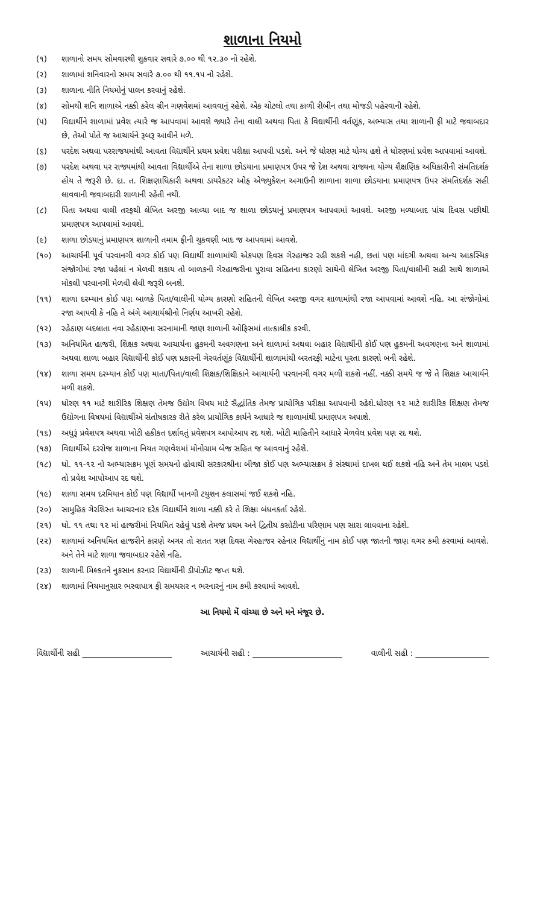શાળાના નિયમો
(૧) શાળાનો સમય સોમવારથી શુક્રવાર સવારે ૭.૦૦ થી ૧૨.૩૦ નો રહેશે.
(૨) શાળામાં શનિવારનો સમય સવારે ૭.૦૦ થી ૧૧.૧૫ નો રહેશે.
(૩) શાળાના નીતિ નિયમોનું પાલન કરવાનું રહેશે.
(૪) સોમથી શનિ શાળાએ નક્કી કરેલ ગ્રીન ગણવેશમાં આવવાનું રહેશે. એક ચોટલો તથા કાળી રીબીન તથા મોજડી પહેરવાની રહેશે.
(૫) વિદ્યાર્થીને શાળામાં પ્રવેશ ત્યારે જ આપવામાં આવશે જ્યારે તેના વાલી અથવા પિતા કે વિદ્યાર્થીની વર્તણૂંક, અભ્યાસ તથા શાળાની ફી માટે જવાબદાર છે, તેઓ પોતે જ આચાર્યને રૂબરૂ આવીને મળે.
(૬) પરદેશ અથવા પરરાજયમાંથી આવતા વિદ્યાર્થીને પ્રથમ પ્રવેશ પરીક્ષા આપવી પડશે. અને જે ધોરણ માટે યોગ્ય હશે તે ધોરણમાં પ્રવેશ આપવામાં આવશે.
(૭) પરદેશ અથવા પર રાજ્યમાંથી આવતા વિદ્યાર્થીએ તેના શાળા છોડયાના પ્રમાણપત્ર ઉપર જે દેશ અથવા રાજ્યના યોગ્ય શૈક્ષણિક અધિકારીની સંમતિદર્શક હોય તે જરૂરી છે. દા. ત. શિક્ષણાધિકારી અથવા ડાયરેકટર ઓફ એજ્યુકેશન અગાઉની શાળાના શાળા છોડયાના પ્રમાણપત્ર ઉપર સંમતિદર્શક સહી લાવવાની જવાબદારી શાળાની રહેતી નથી.
(૮) પિતા અથવા વાલી તરફથી લેખિત અરજી આવ્યા બાદ જ શાળા છોડયાનું પ્રમાણપત્ર આપવામાં આવશે. અરજી મળ્યાબાદ પાંચ દિવસ પછીથી પ્રમાણપત્ર આપવામાં આવશે.
(૯) શાળા છોડયાનું પ્રમાણપત્ર શાળાની તમામ ફીની ચુકવણી બાદ જ આપવામાં આવશે.
(૧૦) આચાર્યની પૂર્વ પરવાનગી વગર કોઈ પણ વિદ્યાર્થી શાળામાંથી એકપણ દિવસ ગેરહાજર રહી શકશે નહી, છતાં પણ માંદગી અથવા અન્ય આકસ્મિક સંજોગોમાં રજા પહેલાં ન મેળવી શકાય તો બાળકની ગેરહાજરીના પુરાવા સહિતના કારણો સાથેની લેખિત અરજી પિતા/વાલીની સહી સાથે શાળાએ મોકલી પરવાનગી મેળવી લેવી જરૂરી બનશે.
(૧૧) શાળા દરમ્યાન કોઈ પણ બાળકે પિતા/વાલીની યોગ્ય કારણો સહિતની લેખિત અરજી વગર શાળામાંથી રજા આપવામાં આવશે નહિ. આ સંજોગોમાં રજા આપવી કે નહિ તે અંગે આચાર્યશ્રીનો નિર્ણય આખરી રહેશે.
(૧૨) રહેઠાણ બદલાતા નવા રહેઠાણના સરનામાની જાણ શાળાની ઓફિસમાં તાત્કાલીક કરવી.
(૧૩) અનિયમિત હાજરી, શિક્ષક અથવા આચાર્યના હુકમની અવગણના અને શાળામાં અથવા બહાર વિદ્યાર્થીની કોઈ પણ હુકમની અવગણના અને શાળામાં અથવા શાળા બહાર વિદ્યાર્થીની કોઈ પણ પ્રકારની ગેરવર્તણૂંક વિદ્યાર્થીની શાળામાંથી બરતરફી માટેના પૂરતા કારણો બની રહેશે.
(૧૪) શાળા સમય દરમ્યાન કોઈ પણ માતા/પિતા/વાલી શિક્ષક/શિક્ષિકાને આચાર્યની પરવાનગી વગર મળી શકશે નહીં. નક્કી સમયે જ જે તે શિક્ષક આચાર્યને મળી શકશે.
(૧૫) ધોરણ ૧૧ માટે શારીરિક શિક્ષણ તેમજ ઉદ્યોગ વિષય માટે સૈદ્ધાંતિક તેમજ પ્રાયોગિક પરીક્ષા આપવાની રહેશે.ધોરણ ૧૨ માટે શારીરિક શિક્ષણ તેમજ ઉદ્યોગના વિષયમાં વિદ્યાર્થીએ સંતોષકારક રીતે કરેલ પ્રાયોગિક કાર્યને આધારે જ શાળામાંથી પ્રમાણપત્ર અપાશે.
(૧૬) અધુરૂં પ્રવેશપત્ર અથવા ખોટી હકીકત દર્શાવતું પ્રવેશપત્ર આપોઆપ રદ થશે. ખોટી માહિતીને આધારે મેળવેલ પ્રવેશ પણ રદ થશે.
(૧૭) વિદ્યાર્થીએ દરરોજ શાળાના નિયત ગણવેશમાં મોનોગ્રામ બેજ સહિત જ આવવાનું રહેશે.
(૧૮) ધો. ૧૧-૧૨ નો અભ્યાસક્રમ પૂર્ણ સમયનો હોવાથી સરકારશ્રીના બીજા કોઈ પણ અભ્યાસક્રમ કે સંસ્થામાં દાખલ થઈ શકશે નહિ અને તેમ માલમ પડશે તો પ્રવેશ આપોઆપ રદ થશે.
(૧૯) શાળા સમય દરમિયાન કોઈ પણ વિદ્યાર્થી ખાનગી ટયુશન કલાસમાં જઈ શકશે નહિ.
(૨૦) સામુહિક ગેરશિસ્ત આચરનાર દરેક વિદ્યાર્થીને શાળા નક્કી કરે તે શિક્ષા બંધનકર્તા રહેશે.
(૨૧) ધો. ૧૧ તથા ૧૨ માં હાજરીમાં નિયમિત રહેવું પડશે તેમજ પ્રથમ અને દ્વિતીય કસોટીના પરિણામ પણ સારા લાવવાના રહેશે.
(૨૨) શાળામાં અનિયમિત હાજરીને કારણે અગર તો સતત ત્રણ દિવસ ગેરહાજર રહેનાર વિદ્યાર્થીનું નામ કોઈ પણ જાતની જાણ વગર કમી કરવામાં આવશે. અને તેને માટે શાળા જવાબદાર રહેશે નહિ.
(૨૩) શાળાની મિલ્કતને નુકસાન કરનાર વિદ્યાર્થીની ડીપોઝીટ જપ્ત થશે.
(૨૪) શાળામાં નિયમાનુસાર ભરવાપાત્ર ફી સમયસર ન ભરનારનું નામ કમી કરવામાં આવશે.
આ નિયમો મેં વાંચ્યા છે અને મને મંજૂર છે.
વિદ્યાર્થીની સહી ______________________ આચાર્યની સહી : ______________________ વાલીની સહી : __________________